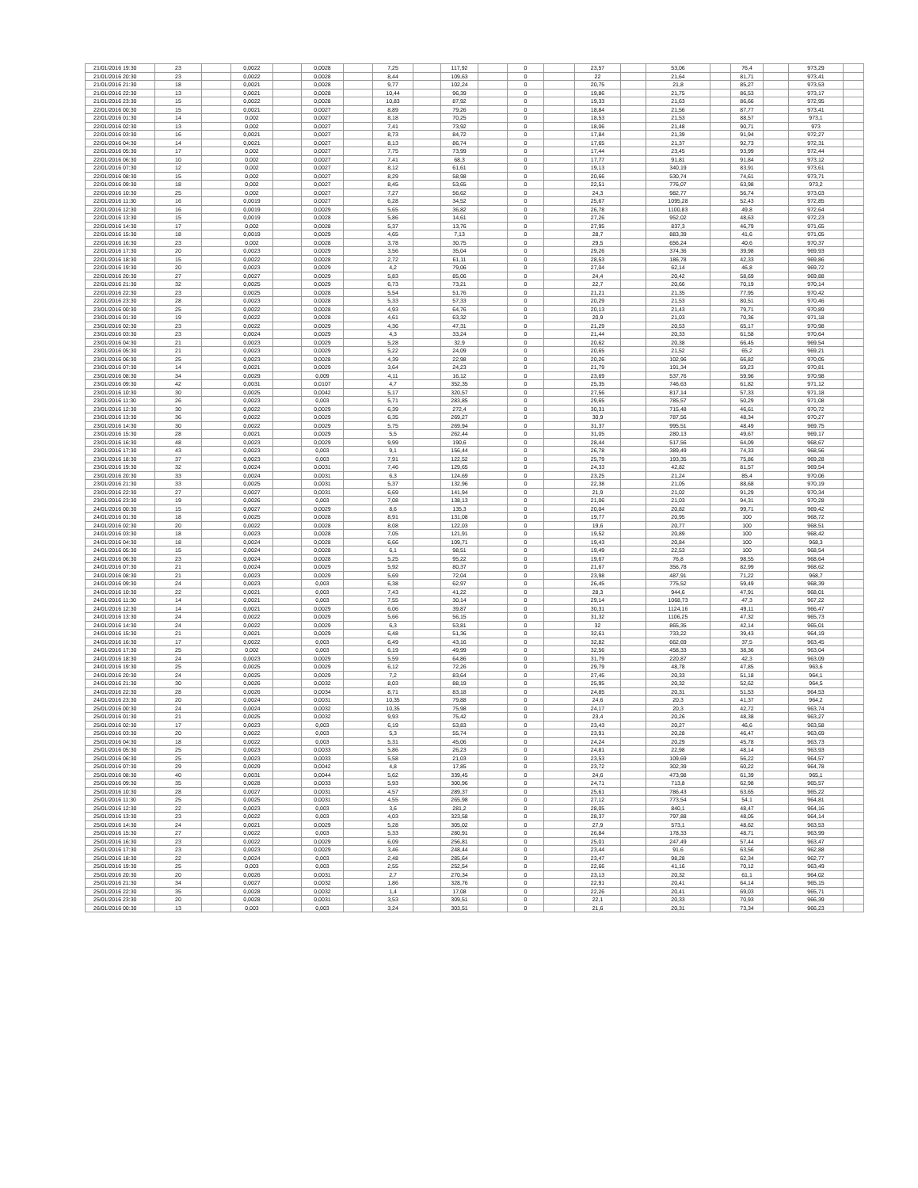| 21/01/2016 19:30 | 23 | | 0,0022 | | 0,0028 | | 7,25 | | 117,92 | | 0 | | 23,57 | | 53,06 | | 76,4 | | 973,29 | |
| 21/01/2016 20:30 | 23 | | 0,0022 | | 0,0028 | | 8,44 | | 109,63 | | 0 | | 22 | | 21,64 | | 81,71 | | 973,41 | |
| 21/01/2016 21:30 | 18 | | 0,0021 | | 0,0028 | | 9,77 | | 102,24 | | 0 | | 20,75 | | 21,8 | | 85,27 | | 973,53 | |
| 21/01/2016 22:30 | 13 | | 0,0021 | | 0,0028 | | 10,44 | | 96,39 | | 0 | | 19,86 | | 21,75 | | 86,53 | | 973,17 | |
| 21/01/2016 23:30 | 15 | | 0,0022 | | 0,0028 | | 10,83 | | 87,92 | | 0 | | 19,33 | | 21,63 | | 86,66 | | 972,95 | |
| 22/01/2016 00:30 | 15 | | 0,0021 | | 0,0027 | | 8,89 | | 79,26 | | 0 | | 18,84 | | 21,56 | | 87,77 | | 973,41 | |
| 22/01/2016 01:30 | 14 | | 0,002 | | 0,0027 | | 8,18 | | 70,25 | | 0 | | 18,53 | | 21,53 | | 88,57 | | 973,1 | |
| 22/01/2016 02:30 | 13 | | 0,002 | | 0,0027 | | 7,41 | | 73,92 | | 0 | | 18,06 | | 21,48 | | 90,71 | | 973 | |
| 22/01/2016 03:30 | 16 | | 0,0021 | | 0,0027 | | 8,73 | | 84,72 | | 0 | | 17,84 | | 21,39 | | 91,94 | | 972,27 | |
| 22/01/2016 04:30 | 14 | | 0,0021 | | 0,0027 | | 8,13 | | 86,74 | | 0 | | 17,65 | | 21,37 | | 92,73 | | 972,31 | |
| 22/01/2016 05:30 | 17 | | 0,002 | | 0,0027 | | 7,75 | | 73,99 | | 0 | | 17,44 | | 23,45 | | 93,99 | | 972,44 | |
| 22/01/2016 06:30 | 10 | | 0,002 | | 0,0027 | | 7,41 | | 68,3 | | 0 | | 17,77 | | 91,81 | | 91,84 | | 973,12 | |
| 22/01/2016 07:30 | 12 | | 0,002 | | 0,0027 | | 8,12 | | 61,61 | | 0 | | 19,13 | | 340,19 | | 83,91 | | 973,61 | |
| 22/01/2016 08:30 | 15 | | 0,002 | | 0,0027 | | 8,29 | | 58,98 | | 0 | | 20,66 | | 530,74 | | 74,61 | | 973,71 | |
| 22/01/2016 09:30 | 18 | | 0,002 | | 0,0027 | | 8,45 | | 53,65 | | 0 | | 22,51 | | 776,07 | | 63,98 | | 973,2 | |
| 22/01/2016 10:30 | 25 | | 0,002 | | 0,0027 | | 7,27 | | 56,62 | | 0 | | 24,3 | | 982,77 | | 56,74 | | 973,03 | |
| 22/01/2016 11:30 | 16 | | 0,0019 | | 0,0027 | | 6,28 | | 34,52 | | 0 | | 25,67 | | 1095,28 | | 52,43 | | 972,85 | |
| 22/01/2016 12:30 | 16 | | 0,0019 | | 0,0029 | | 5,65 | | 36,82 | | 0 | | 26,78 | | 1100,83 | | 49,8 | | 972,64 | |
| 22/01/2016 13:30 | 15 | | 0,0019 | | 0,0028 | | 5,86 | | 14,61 | | 0 | | 27,26 | | 952,02 | | 48,63 | | 972,23 | |
| 22/01/2016 14:30 | 17 | | 0,002 | | 0,0028 | | 5,37 | | 13,76 | | 0 | | 27,95 | | 837,3 | | 46,79 | | 971,65 | |
| 22/01/2016 15:30 | 18 | | 0,0019 | | 0,0029 | | 4,65 | | 7,13 | | 0 | | 28,7 | | 883,39 | | 41,6 | | 971,05 | |
| 22/01/2016 16:30 | 23 | | 0,002 | | 0,0028 | | 3,78 | | 30,75 | | 0 | | 29,5 | | 656,24 | | 40,6 | | 970,37 | |
| 22/01/2016 17:30 | 20 | | 0,0023 | | 0,0029 | | 3,56 | | 35,04 | | 0 | | 29,26 | | 374,36 | | 39,98 | | 969,93 | |
| 22/01/2016 18:30 | 15 | | 0,0022 | | 0,0028 | | 2,72 | | 61,11 | | 0 | | 28,53 | | 186,78 | | 42,33 | | 969,86 | |
| 22/01/2016 19:30 | 20 | | 0,0023 | | 0,0029 | | 4,2 | | 79,06 | | 0 | | 27,04 | | 62,14 | | 46,8 | | 969,72 | |
| 22/01/2016 20:30 | 27 | | 0,0027 | | 0,0029 | | 5,83 | | 85,06 | | 0 | | 24,4 | | 20,42 | | 58,69 | | 969,88 | |
| 22/01/2016 21:30 | 32 | | 0,0025 | | 0,0029 | | 6,73 | | 73,21 | | 0 | | 22,7 | | 20,66 | | 70,19 | | 970,14 | |
| 22/01/2016 22:30 | 23 | | 0,0025 | | 0,0028 | | 5,54 | | 51,76 | | 0 | | 21,21 | | 21,35 | | 77,95 | | 970,42 | |
| 22/01/2016 23:30 | 28 | | 0,0023 | | 0,0028 | | 5,33 | | 57,33 | | 0 | | 20,29 | | 21,53 | | 80,51 | | 970,46 | |
| 23/01/2016 00:30 | 25 | | 0,0022 | | 0,0028 | | 4,93 | | 64,76 | | 0 | | 20,13 | | 21,43 | | 79,71 | | 970,89 | |
| 23/01/2016 01:30 | 19 | | 0,0022 | | 0,0028 | | 4,61 | | 63,32 | | 0 | | 20,9 | | 21,03 | | 70,36 | | 971,18 | |
| 23/01/2016 02:30 | 23 | | 0,0022 | | 0,0029 | | 4,36 | | 47,31 | | 0 | | 21,29 | | 20,53 | | 65,17 | | 970,98 | |
| 23/01/2016 03:30 | 23 | | 0,0024 | | 0,0029 | | 4,3 | | 33,24 | | 0 | | 21,44 | | 20,33 | | 61,58 | | 970,64 | |
| 23/01/2016 04:30 | 21 | | 0,0023 | | 0,0029 | | 5,28 | | 32,9 | | 0 | | 20,62 | | 20,38 | | 66,45 | | 969,54 | |
| 23/01/2016 05:30 | 21 | | 0,0023 | | 0,0029 | | 5,22 | | 24,09 | | 0 | | 20,65 | | 21,52 | | 65,2 | | 969,21 | |
| 23/01/2016 06:30 | 25 | | 0,0023 | | 0,0028 | | 4,39 | | 22,98 | | 0 | | 20,26 | | 102,96 | | 66,82 | | 970,05 | |
| 23/01/2016 07:30 | 14 | | 0,0021 | | 0,0029 | | 3,64 | | 24,23 | | 0 | | 21,79 | | 191,34 | | 59,23 | | 970,81 | |
| 23/01/2016 08:30 | 34 | | 0,0029 | | 0,009 | | 4,11 | | 16,12 | | 0 | | 23,69 | | 537,76 | | 59,96 | | 970,98 | |
| 23/01/2016 09:30 | 42 | | 0,0031 | | 0,0107 | | 4,7 | | 352,35 | | 0 | | 25,35 | | 746,63 | | 61,82 | | 971,12 | |
| 23/01/2016 10:30 | 30 | | 0,0025 | | 0,0042 | | 5,17 | | 320,57 | | 0 | | 27,56 | | 817,14 | | 57,33 | | 971,18 | |
| 23/01/2016 11:30 | 26 | | 0,0023 | | 0,003 | | 5,71 | | 283,85 | | 0 | | 29,65 | | 785,57 | | 50,29 | | 971,08 | |
| 23/01/2016 12:30 | 30 | | 0,0022 | | 0,0029 | | 6,39 | | 272,4 | | 0 | | 30,31 | | 715,48 | | 46,61 | | 970,72 | |
| 23/01/2016 13:30 | 36 | | 0,0022 | | 0,0029 | | 6,35 | | 269,27 | | 0 | | 30,9 | | 787,56 | | 48,34 | | 970,27 | |
| 23/01/2016 14:30 | 30 | | 0,0022 | | 0,0029 | | 5,75 | | 269,94 | | 0 | | 31,37 | | 995,51 | | 48,49 | | 969,75 | |
| 23/01/2016 15:30 | 28 | | 0,0021 | | 0,0029 | | 5,5 | | 262,44 | | 0 | | 31,05 | | 280,13 | | 49,67 | | 969,17 | |
| 23/01/2016 16:30 | 48 | | 0,0023 | | 0,0029 | | 9,99 | | 190,6 | | 0 | | 28,44 | | 517,56 | | 64,09 | | 968,67 | |
| 23/01/2016 17:30 | 43 | | 0,0023 | | 0,003 | | 9,1 | | 156,44 | | 0 | | 26,78 | | 389,49 | | 74,33 | | 968,56 | |
| 23/01/2016 18:30 | 37 | | 0,0023 | | 0,003 | | 7,91 | | 122,52 | | 0 | | 25,79 | | 193,35 | | 75,86 | | 969,28 | |
| 23/01/2016 19:30 | 32 | | 0,0024 | | 0,0031 | | 7,46 | | 129,65 | | 0 | | 24,33 | | 42,82 | | 81,57 | | 969,54 | |
| 23/01/2016 20:30 | 33 | | 0,0024 | | 0,0031 | | 6,3 | | 124,69 | | 0 | | 23,25 | | 21,24 | | 85,4 | | 970,06 | |
| 23/01/2016 21:30 | 33 | | 0,0025 | | 0,0031 | | 5,37 | | 132,96 | | 0 | | 22,38 | | 21,05 | | 88,68 | | 970,19 | |
| 23/01/2016 22:30 | 27 | | 0,0027 | | 0,0031 | | 6,69 | | 141,94 | | 0 | | 21,9 | | 21,02 | | 91,29 | | 970,34 | |
| 23/01/2016 23:30 | 19 | | 0,0026 | | 0,003 | | 7,08 | | 138,13 | | 0 | | 21,06 | | 21,03 | | 94,31 | | 970,28 | |
| 24/01/2016 00:30 | 15 | | 0,0027 | | 0,0029 | | 8,6 | | 135,3 | | 0 | | 20,04 | | 20,82 | | 99,71 | | 969,42 | |
| 24/01/2016 01:30 | 18 | | 0,0025 | | 0,0028 | | 8,91 | | 131,08 | | 0 | | 19,77 | | 20,95 | | 100 | | 968,72 | |
| 24/01/2016 02:30 | 20 | | 0,0022 | | 0,0028 | | 8,08 | | 122,03 | | 0 | | 19,6 | | 20,77 | | 100 | | 968,51 | |
| 24/01/2016 03:30 | 18 | | 0,0023 | | 0,0028 | | 7,05 | | 121,91 | | 0 | | 19,52 | | 20,89 | | 100 | | 968,42 | |
| 24/01/2016 04:30 | 18 | | 0,0024 | | 0,0028 | | 6,66 | | 109,71 | | 0 | | 19,43 | | 20,84 | | 100 | | 968,3 | |
| 24/01/2016 05:30 | 15 | | 0,0024 | | 0,0028 | | 6,1 | | 98,51 | | 0 | | 19,49 | | 22,53 | | 100 | | 968,54 | |
| 24/01/2016 06:30 | 23 | | 0,0024 | | 0,0028 | | 5,25 | | 95,22 | | 0 | | 19,67 | | 76,8 | | 98,55 | | 968,64 | |
| 24/01/2016 07:30 | 21 | | 0,0024 | | 0,0029 | | 5,92 | | 80,37 | | 0 | | 21,67 | | 356,78 | | 82,99 | | 968,62 | |
| 24/01/2016 08:30 | 21 | | 0,0023 | | 0,0029 | | 5,69 | | 72,04 | | 0 | | 23,98 | | 487,91 | | 71,22 | | 968,7 | |
| 24/01/2016 09:30 | 24 | | 0,0023 | | 0,003 | | 6,38 | | 62,97 | | 0 | | 26,45 | | 775,52 | | 59,49 | | 968,39 | |
| 24/01/2016 10:30 | 22 | | 0,0021 | | 0,003 | | 7,43 | | 41,22 | | 0 | | 28,3 | | 944,6 | | 47,91 | | 968,01 | |
| 24/01/2016 11:30 | 14 | | 0,0021 | | 0,003 | | 7,55 | | 30,14 | | 0 | | 29,14 | | 1068,73 | | 47,3 | | 967,22 | |
| 24/01/2016 12:30 | 14 | | 0,0021 | | 0,0029 | | 6,06 | | 39,87 | | 0 | | 30,31 | | 1124,16 | | 49,11 | | 966,47 | |
| 24/01/2016 13:30 | 24 | | 0,0022 | | 0,0029 | | 5,66 | | 56,15 | | 0 | | 31,32 | | 1106,25 | | 47,32 | | 965,73 | |
| 24/01/2016 14:30 | 24 | | 0,0022 | | 0,0029 | | 6,3 | | 53,81 | | 0 | | 32 | | 865,35 | | 42,14 | | 965,01 | |
| 24/01/2016 15:30 | 21 | | 0,0021 | | 0,0029 | | 6,48 | | 51,36 | | 0 | | 32,61 | | 733,22 | | 39,43 | | 964,19 | |
| 24/01/2016 16:30 | 17 | | 0,0022 | | 0,003 | | 6,49 | | 43,16 | | 0 | | 32,82 | | 662,69 | | 37,5 | | 963,45 | |
| 24/01/2016 17:30 | 25 | | 0,002 | | 0,003 | | 6,19 | | 49,99 | | 0 | | 32,56 | | 458,33 | | 38,36 | | 963,04 | |
| 24/01/2016 18:30 | 24 | | 0,0023 | | 0,0029 | | 5,59 | | 64,86 | | 0 | | 31,79 | | 220,87 | | 42,3 | | 963,09 | |
| 24/01/2016 19:30 | 25 | | 0,0025 | | 0,0029 | | 6,12 | | 72,26 | | 0 | | 29,79 | | 48,78 | | 47,85 | | 963,6 | |
| 24/01/2016 20:30 | 24 | | 0,0025 | | 0,0029 | | 7,2 | | 83,64 | | 0 | | 27,45 | | 20,33 | | 51,18 | | 964,1 | |
| 24/01/2016 21:30 | 30 | | 0,0026 | | 0,0032 | | 8,03 | | 88,19 | | 0 | | 25,95 | | 20,32 | | 52,62 | | 964,5 | |
| 24/01/2016 22:30 | 28 | | 0,0026 | | 0,0034 | | 8,71 | | 83,18 | | 0 | | 24,85 | | 20,31 | | 51,53 | | 964,53 | |
| 24/01/2016 23:30 | 20 | | 0,0024 | | 0,0031 | | 10,35 | | 79,88 | | 0 | | 24,6 | | 20,3 | | 41,37 | | 964,2 | |
| 25/01/2016 00:30 | 24 | | 0,0024 | | 0,0032 | | 10,35 | | 75,98 | | 0 | | 24,17 | | 20,3 | | 42,72 | | 963,74 | |
| 25/01/2016 01:30 | 21 | | 0,0025 | | 0,0032 | | 9,93 | | 75,42 | | 0 | | 23,4 | | 20,26 | | 48,38 | | 963,27 | |
| 25/01/2016 02:30 | 17 | | 0,0023 | | 0,003 | | 6,19 | | 53,83 | | 0 | | 23,43 | | 20,27 | | 46,6 | | 963,58 | |
| 25/01/2016 03:30 | 20 | | 0,0022 | | 0,003 | | 5,3 | | 55,74 | | 0 | | 23,91 | | 20,28 | | 46,47 | | 963,69 | |
| 25/01/2016 04:30 | 18 | | 0,0022 | | 0,003 | | 5,31 | | 45,06 | | 0 | | 24,24 | | 20,29 | | 45,78 | | 963,73 | |
| 25/01/2016 05:30 | 25 | | 0,0023 | | 0,0033 | | 5,86 | | 26,23 | | 0 | | 24,81 | | 22,98 | | 48,14 | | 963,93 | |
| 25/01/2016 06:30 | 25 | | 0,0023 | | 0,0033 | | 5,58 | | 21,03 | | 0 | | 23,53 | | 109,69 | | 56,22 | | 964,57 | |
| 25/01/2016 07:30 | 29 | | 0,0029 | | 0,0042 | | 4,8 | | 17,85 | | 0 | | 23,72 | | 302,39 | | 60,22 | | 964,78 | |
| 25/01/2016 08:30 | 40 | | 0,0031 | | 0,0044 | | 5,62 | | 339,45 | | 0 | | 24,6 | | 473,98 | | 61,39 | | 965,1 | |
| 25/01/2016 09:30 | 35 | | 0,0028 | | 0,0033 | | 5,93 | | 300,96 | | 0 | | 24,71 | | 713,8 | | 62,98 | | 965,57 | |
| 25/01/2016 10:30 | 28 | | 0,0027 | | 0,0031 | | 4,57 | | 289,37 | | 0 | | 25,61 | | 786,43 | | 63,65 | | 965,22 | |
| 25/01/2016 11:30 | 25 | | 0,0025 | | 0,0031 | | 4,55 | | 265,98 | | 0 | | 27,12 | | 773,54 | | 54,1 | | 964,81 | |
| 25/01/2016 12:30 | 22 | | 0,0023 | | 0,003 | | 3,6 | | 281,2 | | 0 | | 28,05 | | 840,1 | | 48,47 | | 964,16 | |
| 25/01/2016 13:30 | 23 | | 0,0022 | | 0,003 | | 4,03 | | 323,58 | | 0 | | 28,37 | | 797,88 | | 48,05 | | 964,14 | |
| 25/01/2016 14:30 | 24 | | 0,0021 | | 0,0029 | | 5,28 | | 305,02 | | 0 | | 27,9 | | 573,1 | | 48,62 | | 963,53 | |
| 25/01/2016 15:30 | 27 | | 0,0022 | | 0,003 | | 5,33 | | 280,91 | | 0 | | 26,84 | | 178,33 | | 48,71 | | 963,99 | |
| 25/01/2016 16:30 | 23 | | 0,0022 | | 0,0029 | | 6,09 | | 256,81 | | 0 | | 25,01 | | 247,49 | | 57,44 | | 963,47 | |
| 25/01/2016 17:30 | 23 | | 0,0023 | | 0,0029 | | 3,46 | | 248,44 | | 0 | | 23,44 | | 91,6 | | 63,56 | | 962,88 | |
| 25/01/2016 18:30 | 22 | | 0,0024 | | 0,003 | | 2,48 | | 285,64 | | 0 | | 23,47 | | 98,28 | | 62,34 | | 962,77 | |
| 25/01/2016 19:30 | 25 | | 0,003 | | 0,003 | | 2,55 | | 252,54 | | 0 | | 22,66 | | 41,16 | | 70,12 | | 963,49 | |
| 25/01/2016 20:30 | 20 | | 0,0026 | | 0,0031 | | 2,7 | | 270,34 | | 0 | | 23,13 | | 20,32 | | 61,1 | | 964,02 | |
| 25/01/2016 21:30 | 34 | | 0,0027 | | 0,0032 | | 1,86 | | 328,76 | | 0 | | 22,91 | | 20,41 | | 64,14 | | 965,15 | |
| 25/01/2016 22:30 | 35 | | 0,0028 | | 0,0032 | | 1,4 | | 17,08 | | 0 | | 22,26 | | 20,41 | | 69,03 | | 965,71 | |
| 25/01/2016 23:30 | 20 | | 0,0028 | | 0,0031 | | 3,53 | | 309,51 | | 0 | | 22,1 | | 20,33 | | 70,93 | | 966,39 | |
| 26/01/2016 00:30 | 13 | | 0,003 | | 0,003 | | 3,24 | | 303,51 | | 0 | | 21,6 | | 20,31 | | 73,34 | | 966,23 | |